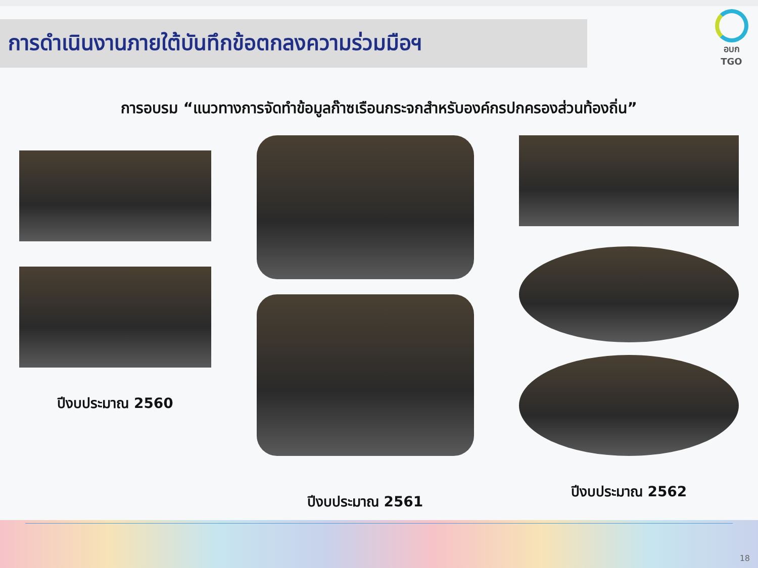การดำเนินงานภายใต้บันทึกข้อตกลงความร่วมมือฯ
อบก
TGO
การอบรม “แนวทางการจัดทำข้อมูลก๊าซเรือนกระจกสำหรับองค์กรปกครองส่วนท้องถิ่น”
ปีงบประมาณ 2560
ปีงบประมาณ 2561 ปีงบประมาณ 2562
18